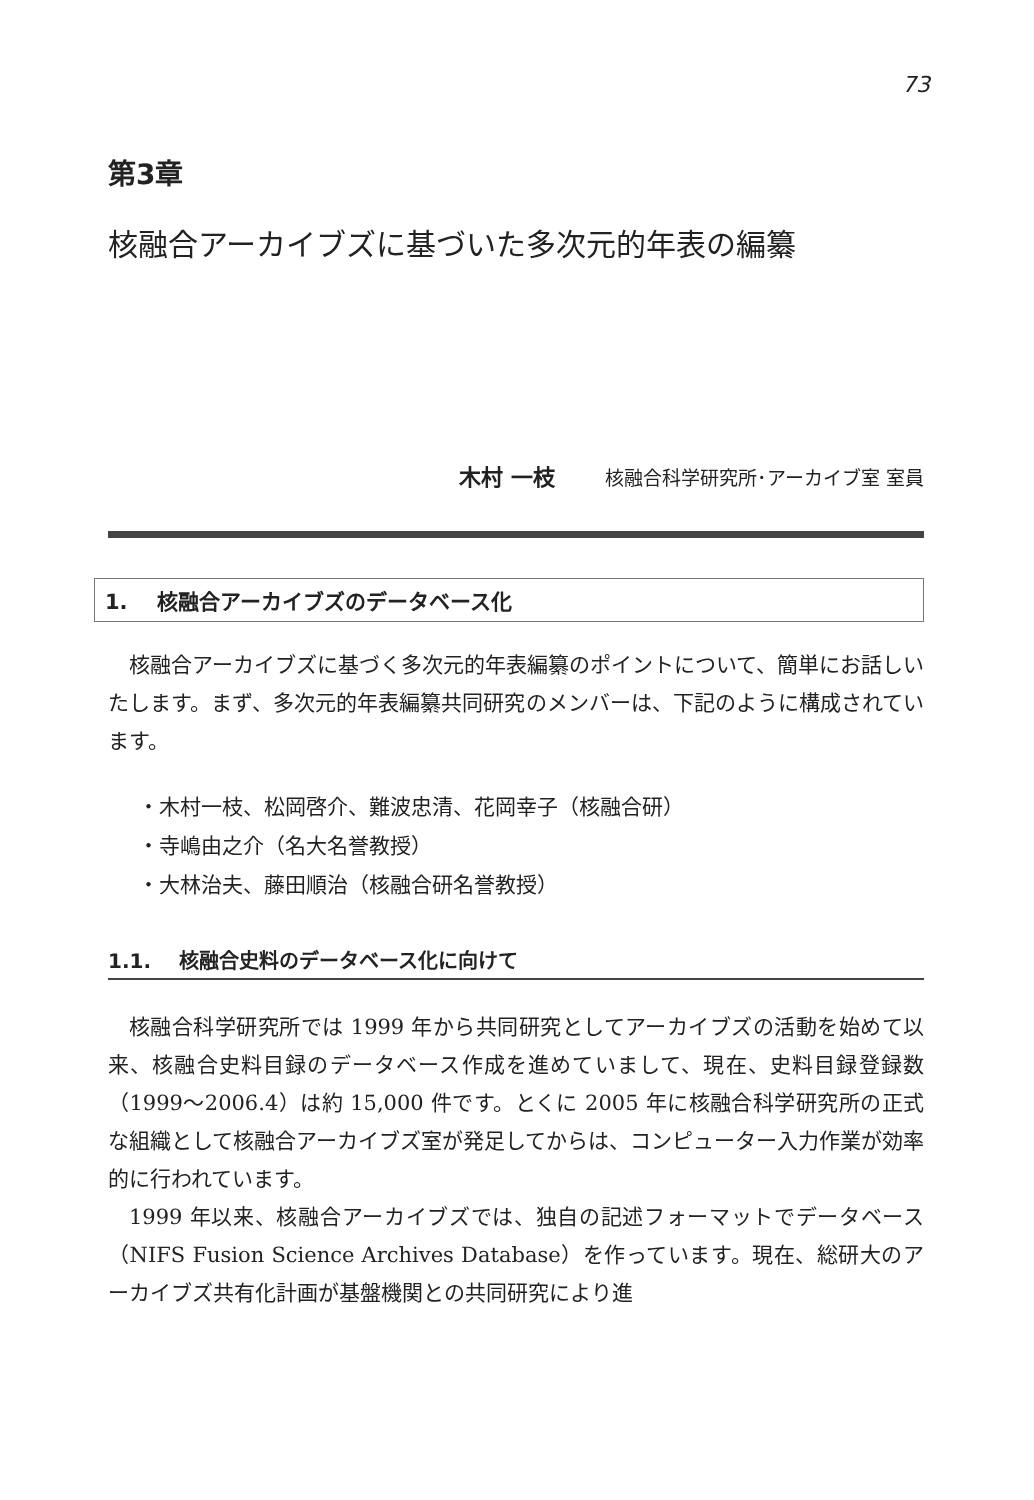73
第3章
核融合アーカイブズに基づいた多次元的年表の編纂
木村 一枝 核融合科学研究所･アーカイブ室 室員
1. 核融合アーカイブズのデータベース化
核融合アーカイブズに基づく多次元的年表編纂のポイントについて、簡単にお話しいたします。まず、多次元的年表編纂共同研究のメンバーは、下記のように構成されています。
・木村一枝、松岡啓介、難波忠清、花岡幸子（核融合研）
・寺嶋由之介（名大名誉教授）
・大林治夫、藤田順治（核融合研名誉教授）
1.1. 核融合史料のデータベース化に向けて
核融合科学研究所では 1999 年から共同研究としてアーカイブズの活動を始めて以来、核融合史料目録のデータベース作成を進めていまして、現在、史料目録登録数（1999～2006.4）は約 15,000 件です。とくに 2005 年に核融合科学研究所の正式な組織として核融合アーカイブズ室が発足してからは、コンピューター入力作業が効率的に行われています。
1999 年以来、核融合アーカイブズでは、独自の記述フォーマットでデータベース（NIFS Fusion Science Archives Database）を作っています。現在、総研大のアーカイブズ共有化計画が基盤機関との共同研究により進